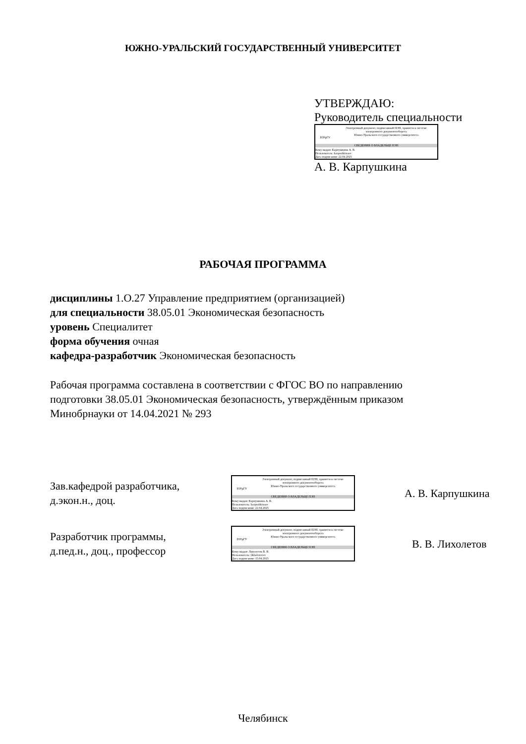ЮЖНО-УРАЛЬСКИЙ ГОСУДАРСТВЕННЫЙ УНИВЕРСИТЕТ
УТВЕРЖДАЮ:
Руководитель специальности
ЮУрГУ
Электронный документ, подписанный ПЭП, хранится в системе
электронного документооборота
Южно-Уральского государственного университета
СВЕДЕНИЯ О ВЛАДЕЛЬЦЕ ПЭП
Кому выдан: Карпушкина А. В.
Пользователь: karpushkinaav
Дата подписания: 22.04.2025
А. В. Карпушкина
РАБОЧАЯ ПРОГРАММА
дисциплины 1.О.27 Управление предприятием (организацией)
для специальности 38.05.01 Экономическая безопасность
уровень Специалитет
форма обучения очная
кафедра-разработчик Экономическая безопасность
Рабочая программа составлена в соответствии с ФГОС ВО по направлению подготовки 38.05.01 Экономическая безопасность, утверждённым приказом Минобрнауки от 14.04.2021 № 293
Зав.кафедрой разработчика,
д.экон.н., доц.
ЮУрГУ
Электронный документ, подписанный ПЭП, хранится в системе
электронного документооборота
Южно-Уральского государственного университета
СВЕДЕНИЯ О ВЛАДЕЛЬЦЕ ПЭП
Кому выдан: Карпушкина А. В.
Пользователь: karpushkinaav
Дата подписания: 22.04.2025
А. В. Карпушкина
Разработчик программы,
д.пед.н., доц., профессор
ЮУрГУ
Электронный документ, подписанный ПЭП, хранится в системе
электронного документооборота
Южно-Уральского государственного университета
СВЕДЕНИЯ О ВЛАДЕЛЬЦЕ ПЭП
Кому выдан: Лихолетов В. В.
Пользователь: likholetovvv
Дата подписания: 15.04.2025
В. В. Лихолетов
Челябинск